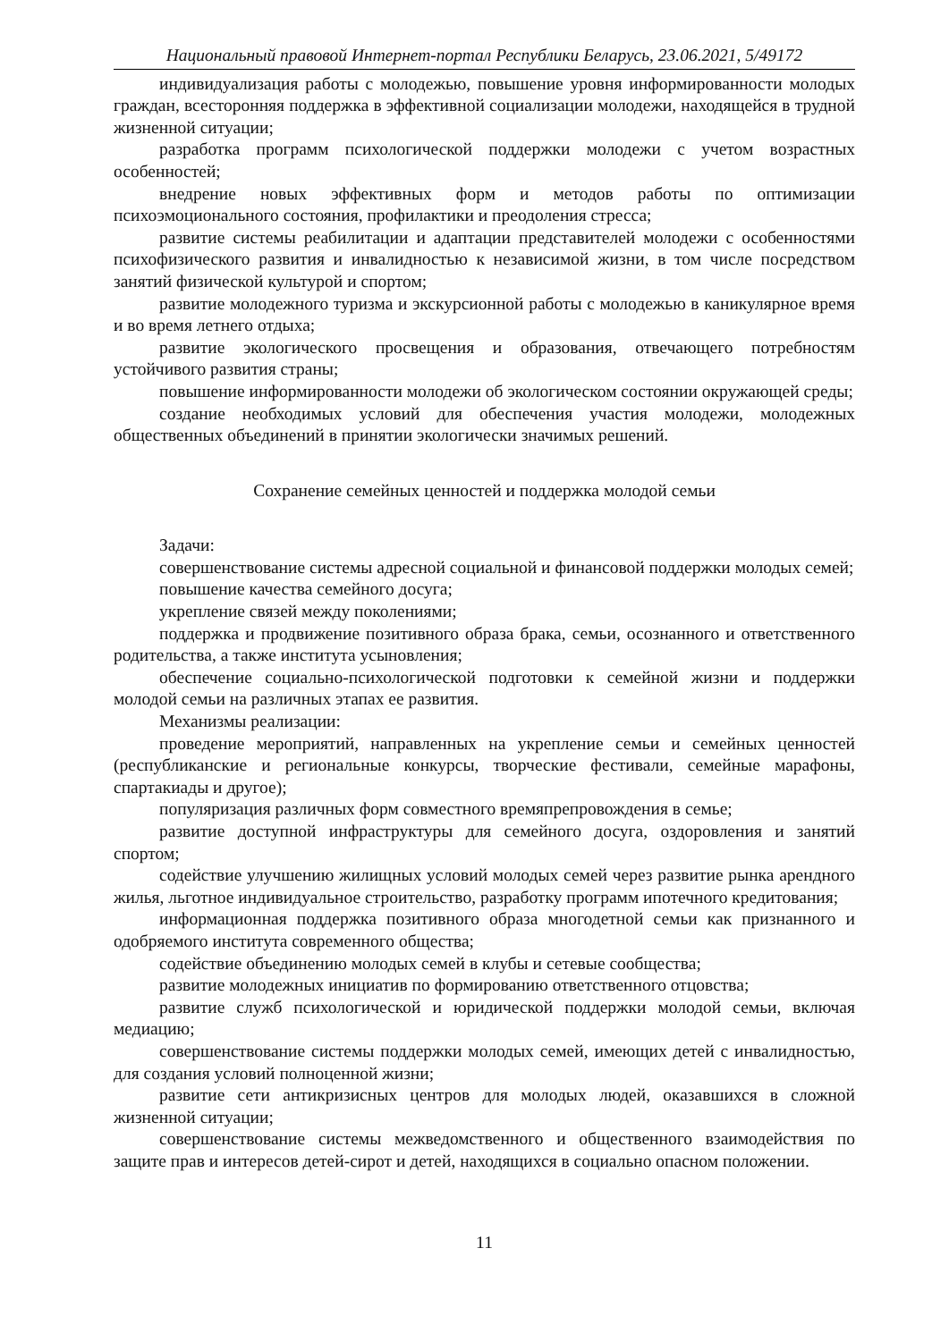Национальный правовой Интернет-портал Республики Беларусь, 23.06.2021, 5/49172
индивидуализация работы с молодежью, повышение уровня информированности молодых граждан, всесторонняя поддержка в эффективной социализации молодежи, находящейся в трудной жизненной ситуации;
разработка программ психологической поддержки молодежи с учетом возрастных особенностей;
внедрение новых эффективных форм и методов работы по оптимизации психоэмоционального состояния, профилактики и преодоления стресса;
развитие системы реабилитации и адаптации представителей молодежи с особенностями психофизического развития и инвалидностью к независимой жизни, в том числе посредством занятий физической культурой и спортом;
развитие молодежного туризма и экскурсионной работы с молодежью в каникулярное время и во время летнего отдыха;
развитие экологического просвещения и образования, отвечающего потребностям устойчивого развития страны;
повышение информированности молодежи об экологическом состоянии окружающей среды;
создание необходимых условий для обеспечения участия молодежи, молодежных общественных объединений в принятии экологически значимых решений.
Сохранение семейных ценностей и поддержка молодой семьи
Задачи:
совершенствование системы адресной социальной и финансовой поддержки молодых семей;
повышение качества семейного досуга;
укрепление связей между поколениями;
поддержка и продвижение позитивного образа брака, семьи, осознанного и ответственного родительства, а также института усыновления;
обеспечение социально-психологической подготовки к семейной жизни и поддержки молодой семьи на различных этапах ее развития.
Механизмы реализации:
проведение мероприятий, направленных на укрепление семьи и семейных ценностей (республиканские и региональные конкурсы, творческие фестивали, семейные марафоны, спартакиады и другое);
популяризация различных форм совместного времяпрепровождения в семье;
развитие доступной инфраструктуры для семейного досуга, оздоровления и занятий спортом;
содействие улучшению жилищных условий молодых семей через развитие рынка арендного жилья, льготное индивидуальное строительство, разработку программ ипотечного кредитования;
информационная поддержка позитивного образа многодетной семьи как признанного и одобряемого института современного общества;
содействие объединению молодых семей в клубы и сетевые сообщества;
развитие молодежных инициатив по формированию ответственного отцовства;
развитие служб психологической и юридической поддержки молодой семьи, включая медиацию;
совершенствование системы поддержки молодых семей, имеющих детей с инвалидностью, для создания условий полноценной жизни;
развитие сети антикризисных центров для молодых людей, оказавшихся в сложной жизненной ситуации;
совершенствование системы межведомственного и общественного взаимодействия по защите прав и интересов детей-сирот и детей, находящихся в социально опасном положении.
11